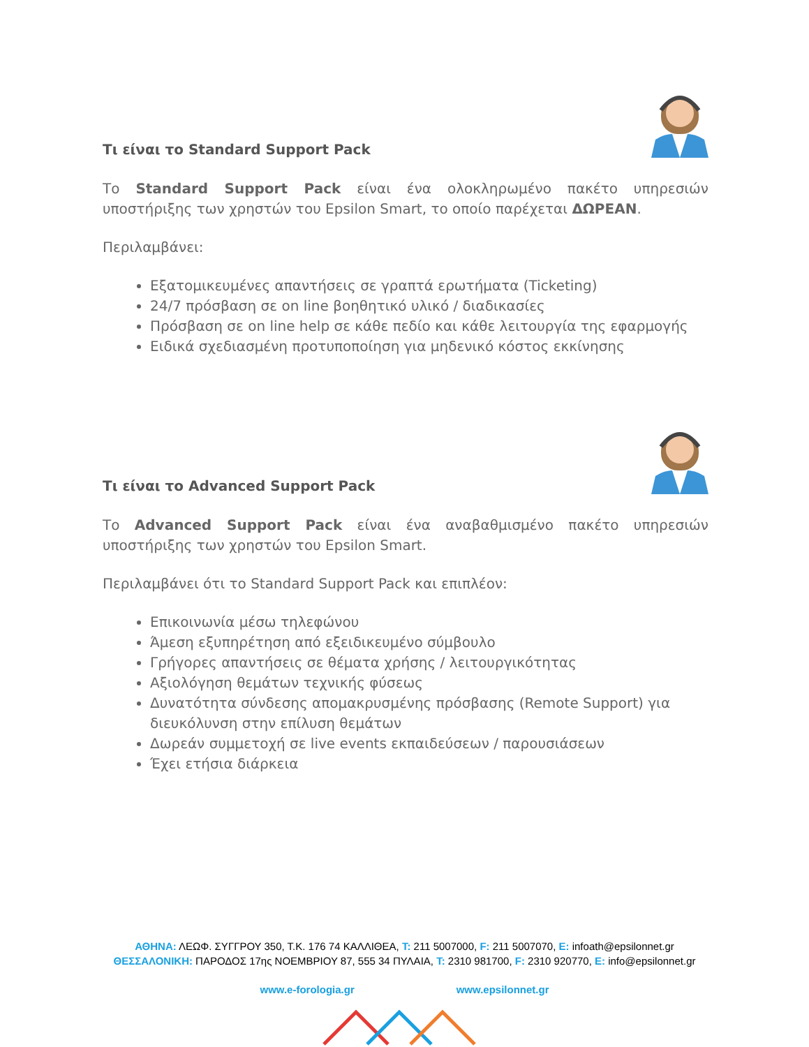Τι είναι το Standard Support Pack
Το Standard Support Pack είναι ένα ολοκληρωμένο πακέτο υπηρεσιών υποστήριξης των χρηστών του Epsilon Smart, το οποίο παρέχεται ΔΩΡΕΑΝ.
Περιλαμβάνει:
Εξατομικευμένες απαντήσεις σε γραπτά ερωτήματα (Ticketing)
24/7 πρόσβαση σε on line βοηθητικό υλικό / διαδικασίες
Πρόσβαση σε on line help σε κάθε πεδίο και κάθε λειτουργία της εφαρμογής
Ειδικά σχεδιασμένη προτυποποίηση για μηδενικό κόστος εκκίνησης
Τι είναι το Advanced Support Pack
Το Advanced Support Pack είναι ένα αναβαθμισμένο πακέτο υπηρεσιών υποστήριξης των χρηστών του Epsilon Smart.
Περιλαμβάνει ότι το Standard Support Pack και επιπλέον:
Επικοινωνία μέσω τηλεφώνου
Άμεση εξυπηρέτηση από εξειδικευμένο σύμβουλο
Γρήγορες απαντήσεις σε θέματα χρήσης / λειτουργικότητας
Αξιολόγηση θεμάτων τεχνικής φύσεως
Δυνατότητα σύνδεσης απομακρυσμένης πρόσβασης (Remote Support) για διευκόλυνση στην επίλυση θεμάτων
Δωρεάν συμμετοχή σε live events εκπαιδεύσεων / παρουσιάσεων
Έχει ετήσια διάρκεια
ΑΘΗΝΑ: ΛΕΩΦ. ΣΥΓΓΡΟΥ 350, Τ.Κ. 176 74 ΚΑΛΛΙΘΕΑ, T: 211 5007000, F: 211 5007070, E: infoath@epsilonnet.gr
ΘΕΣΣΑΛΟΝΙΚΗ: ΠΑΡΟΔΟΣ 17ης ΝΟΕΜΒΡΙΟΥ 87, 555 34 ΠΥΛΑΙΑ, T: 2310 981700, F: 2310 920770, E: info@epsilonnet.gr
www.e-forologia.gr www.epsilonnet.gr